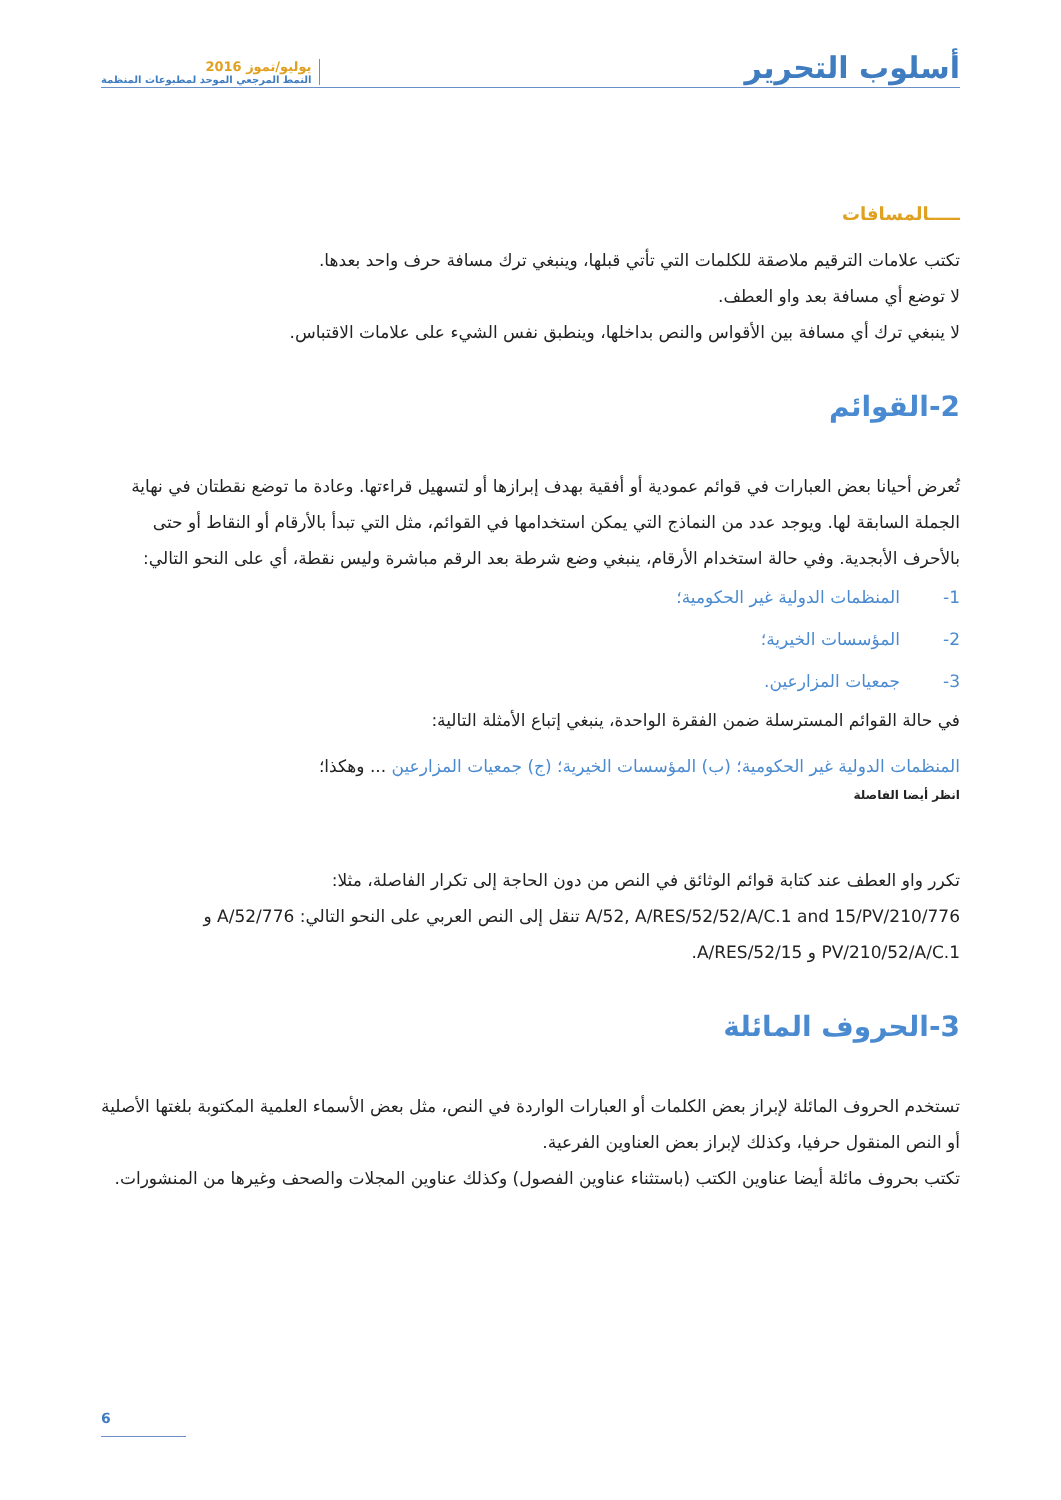أسلوب التحرير
يوليو/تموز 2016
النمط المرجعي الموحد لمطبوعات المنظمة
ـــــالمسافات
تكتب علامات الترقيم ملاصقة للكلمات التي تأتي قبلها، وينبغي ترك مسافة حرف واحد بعدها.
لا توضع أي مسافة بعد واو العطف.
لا ينبغي ترك أي مسافة بين الأقواس والنص بداخلها، وينطبق نفس الشيء على علامات الاقتباس.
2-القوائم
تُعرض أحيانا بعض العبارات في قوائم عمودية أو أفقية بهدف إبرازها أو لتسهيل قراءتها. وعادة ما توضع نقطتان في نهاية الجملة السابقة لها. ويوجد عدد من النماذج التي يمكن استخدامها في القوائم، مثل التي تبدأ بالأرقام أو النقاط أو حتى بالأحرف الأبجدية. وفي حالة استخدام الأرقام، ينبغي وضع شرطة بعد الرقم مباشرة وليس نقطة، أي على النحو التالي:
1- المنظمات الدولية غير الحكومية؛
2- المؤسسات الخيرية؛
3- جمعيات المزارعين.
في حالة القوائم المسترسلة ضمن الفقرة الواحدة، ينبغي إتباع الأمثلة التالية:
المنظمات الدولية غير الحكومية؛ (ب) المؤسسات الخيرية؛ (ج) جمعيات المزارعين ... وهكذا؛
انظر أيضا الفاصلة
تكرر واو العطف عند كتابة قوائم الوثائق في النص من دون الحاجة إلى تكرار الفاصلة، مثلا:
776/A/52, A/RES/52/52/A/C.1 and 15/PV/210 تنقل إلى النص العربي على النحو التالي: 776/A/52 و PV/210/52/A/C.1 و 15/A/RES/52.
3-الحروف المائلة
تستخدم الحروف المائلة لإبراز بعض الكلمات أو العبارات الواردة في النص، مثل بعض الأسماء العلمية المكتوبة بلغتها الأصلية أو النص المنقول حرفيا، وكذلك لإبراز بعض العناوين الفرعية.
تكتب بحروف مائلة أيضا عناوين الكتب (باستثناء عناوين الفصول) وكذلك عناوين المجلات والصحف وغيرها من المنشورات.
6